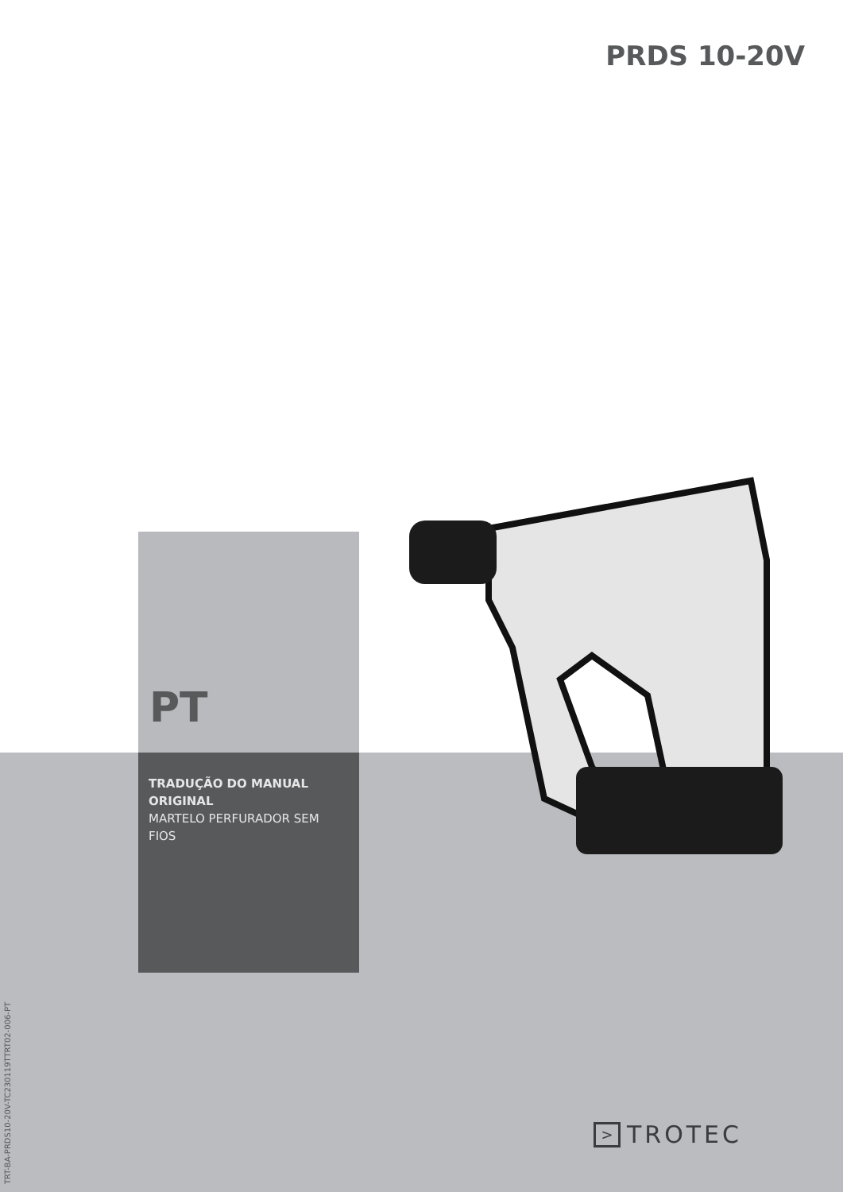PRDS 10-20V
PT
TRADUÇÃO DO MANUAL ORIGINAL
MARTELO PERFURADOR SEM FIOS
TRT-BA-PRDS10-20V-TC230119TTRT02-006-PT
> TROTEC